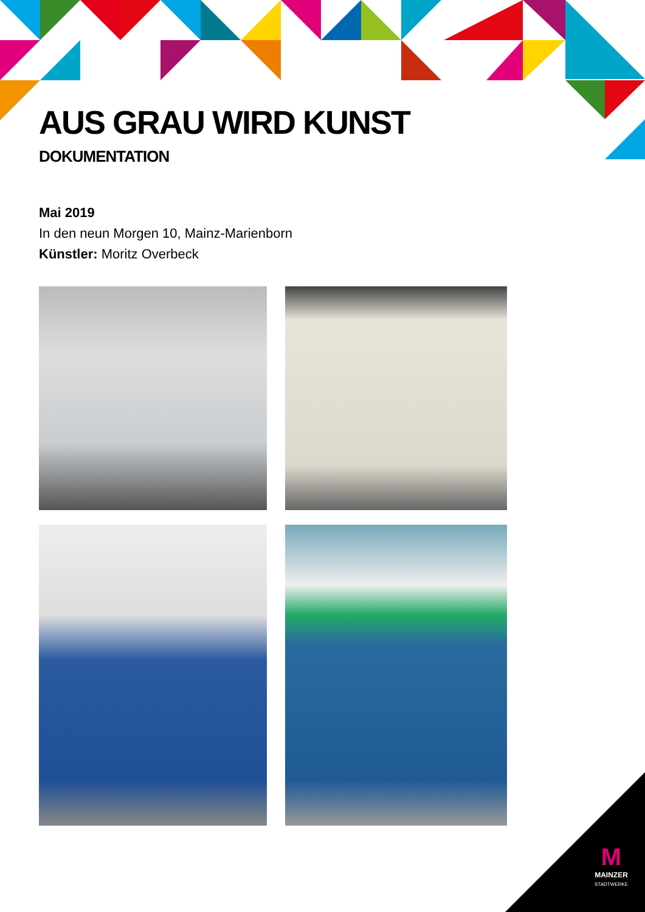AUS GRAU WIRD KUNST
DOKUMENTATION
Mai 2019
In den neun Morgen 10, Mainz-Marienborn
Künstler: Moritz Overbeck
M
MAINZER
STADTWERKE